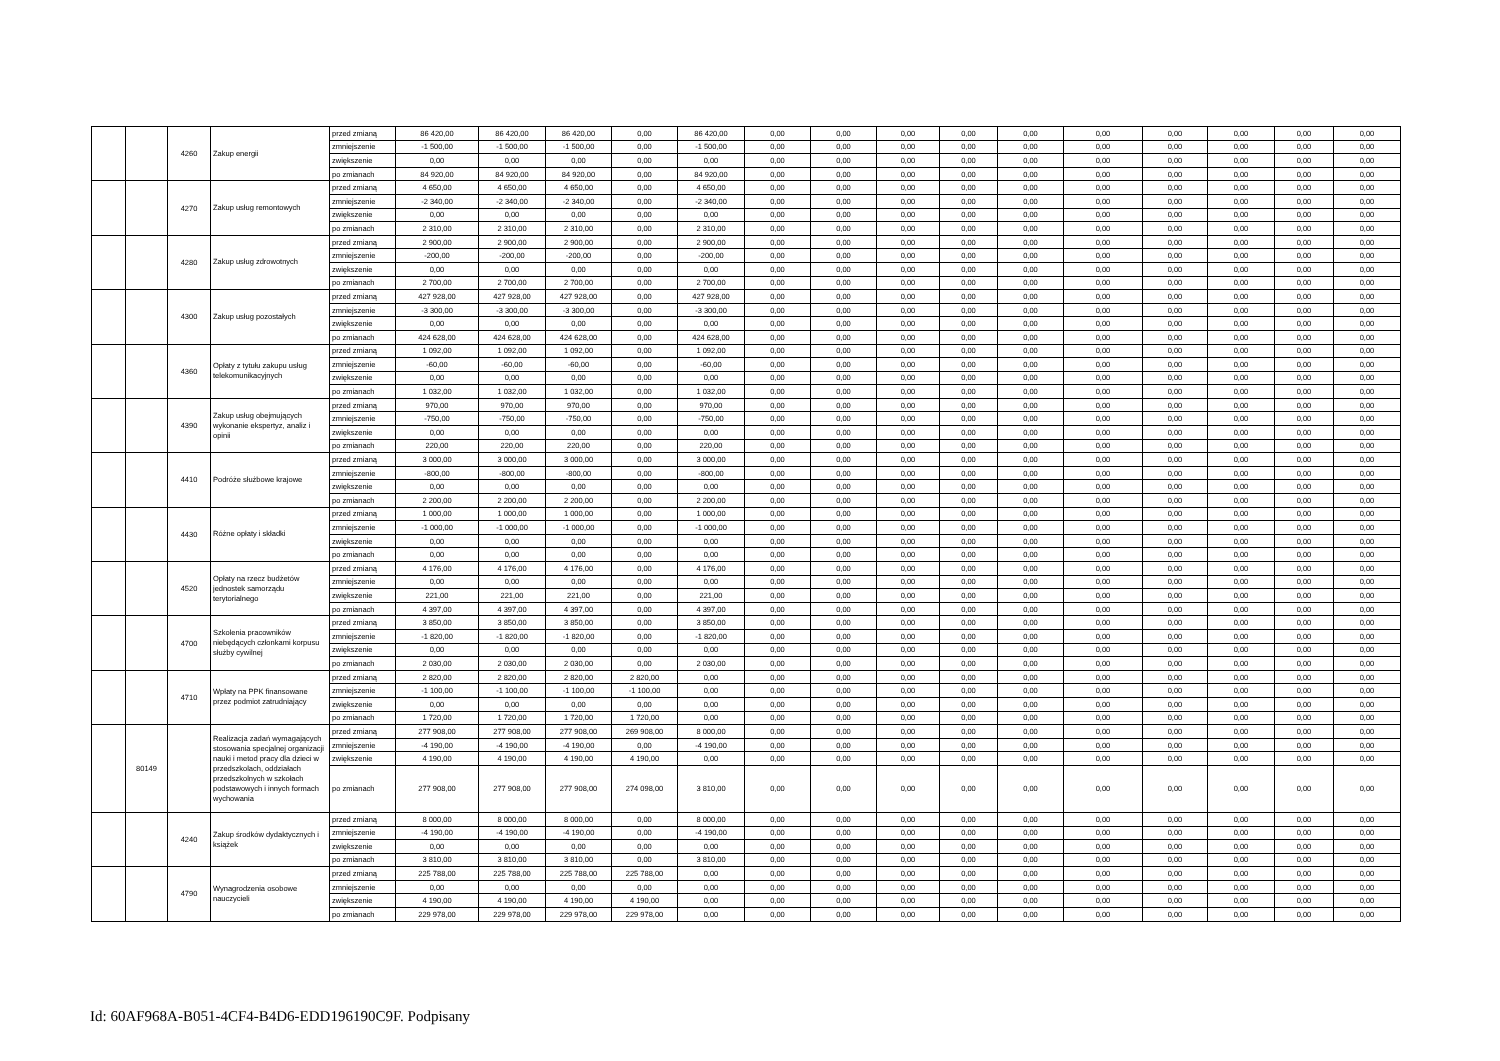| | | 4260 | Zakup energii | przed zmianą | 86 420,00 | 86 420,00 | 86 420,00 | 0,00 | 86 420,00 | 0,00 | 0,00 | 0,00 | 0,00 | 0,00 | 0,00 | 0,00 | 0,00 | 0,00 | 0,00 |
| | | | | zmniejszenie | -1 500,00 | -1 500,00 | -1 500,00 | 0,00 | -1 500,00 | 0,00 | 0,00 | 0,00 | 0,00 | 0,00 | 0,00 | 0,00 | 0,00 | 0,00 | 0,00 |
| | | | | zwiększenie | 0,00 | 0,00 | 0,00 | 0,00 | 0,00 | 0,00 | 0,00 | 0,00 | 0,00 | 0,00 | 0,00 | 0,00 | 0,00 | 0,00 | 0,00 |
| | | | | po zmianach | 84 920,00 | 84 920,00 | 84 920,00 | 0,00 | 84 920,00 | 0,00 | 0,00 | 0,00 | 0,00 | 0,00 | 0,00 | 0,00 | 0,00 | 0,00 | 0,00 |
| | | 4270 | Zakup usług remontowych | przed zmianą | 4 650,00 | 4 650,00 | 4 650,00 | 0,00 | 4 650,00 | 0,00 | 0,00 | 0,00 | 0,00 | 0,00 | 0,00 | 0,00 | 0,00 | 0,00 | 0,00 |
| | | | | zmniejszenie | -2 340,00 | -2 340,00 | -2 340,00 | 0,00 | -2 340,00 | 0,00 | 0,00 | 0,00 | 0,00 | 0,00 | 0,00 | 0,00 | 0,00 | 0,00 | 0,00 |
| | | | | zwiększenie | 0,00 | 0,00 | 0,00 | 0,00 | 0,00 | 0,00 | 0,00 | 0,00 | 0,00 | 0,00 | 0,00 | 0,00 | 0,00 | 0,00 | 0,00 |
| | | | | po zmianach | 2 310,00 | 2 310,00 | 2 310,00 | 0,00 | 2 310,00 | 0,00 | 0,00 | 0,00 | 0,00 | 0,00 | 0,00 | 0,00 | 0,00 | 0,00 | 0,00 |
| | | 4280 | Zakup usług zdrowotnych | przed zmianą | 2 900,00 | 2 900,00 | 2 900,00 | 0,00 | 2 900,00 | 0,00 | 0,00 | 0,00 | 0,00 | 0,00 | 0,00 | 0,00 | 0,00 | 0,00 | 0,00 |
| | | | | zmniejszenie | -200,00 | -200,00 | -200,00 | 0,00 | -200,00 | 0,00 | 0,00 | 0,00 | 0,00 | 0,00 | 0,00 | 0,00 | 0,00 | 0,00 | 0,00 |
| | | | | zwiększenie | 0,00 | 0,00 | 0,00 | 0,00 | 0,00 | 0,00 | 0,00 | 0,00 | 0,00 | 0,00 | 0,00 | 0,00 | 0,00 | 0,00 | 0,00 |
| | | | | po zmianach | 2 700,00 | 2 700,00 | 2 700,00 | 0,00 | 2 700,00 | 0,00 | 0,00 | 0,00 | 0,00 | 0,00 | 0,00 | 0,00 | 0,00 | 0,00 | 0,00 |
| | | 4300 | Zakup usług pozostałych | przed zmianą | 427 928,00 | 427 928,00 | 427 928,00 | 0,00 | 427 928,00 | 0,00 | 0,00 | 0,00 | 0,00 | 0,00 | 0,00 | 0,00 | 0,00 | 0,00 | 0,00 |
| | | | | zmniejszenie | -3 300,00 | -3 300,00 | -3 300,00 | 0,00 | -3 300,00 | 0,00 | 0,00 | 0,00 | 0,00 | 0,00 | 0,00 | 0,00 | 0,00 | 0,00 | 0,00 |
| | | | | zwiększenie | 0,00 | 0,00 | 0,00 | 0,00 | 0,00 | 0,00 | 0,00 | 0,00 | 0,00 | 0,00 | 0,00 | 0,00 | 0,00 | 0,00 | 0,00 |
| | | | | po zmianach | 424 628,00 | 424 628,00 | 424 628,00 | 0,00 | 424 628,00 | 0,00 | 0,00 | 0,00 | 0,00 | 0,00 | 0,00 | 0,00 | 0,00 | 0,00 | 0,00 |
| | | 4360 | Opłaty z tytułu zakupu usług telekomunikacyjnych | przed zmianą | 1 092,00 | 1 092,00 | 1 092,00 | 0,00 | 1 092,00 | 0,00 | 0,00 | 0,00 | 0,00 | 0,00 | 0,00 | 0,00 | 0,00 | 0,00 | 0,00 |
| | | | | zmniejszenie | -60,00 | -60,00 | -60,00 | 0,00 | -60,00 | 0,00 | 0,00 | 0,00 | 0,00 | 0,00 | 0,00 | 0,00 | 0,00 | 0,00 | 0,00 |
| | | | | zwiększenie | 0,00 | 0,00 | 0,00 | 0,00 | 0,00 | 0,00 | 0,00 | 0,00 | 0,00 | 0,00 | 0,00 | 0,00 | 0,00 | 0,00 | 0,00 |
| | | | | po zmianach | 1 032,00 | 1 032,00 | 1 032,00 | 0,00 | 1 032,00 | 0,00 | 0,00 | 0,00 | 0,00 | 0,00 | 0,00 | 0,00 | 0,00 | 0,00 | 0,00 |
| | | 4390 | Zakup usług obejmujących wykonanie ekspertyz, analiz i opinii | przed zmianą | 970,00 | 970,00 | 970,00 | 0,00 | 970,00 | 0,00 | 0,00 | 0,00 | 0,00 | 0,00 | 0,00 | 0,00 | 0,00 | 0,00 | 0,00 |
| | | | | zmniejszenie | -750,00 | -750,00 | -750,00 | 0,00 | -750,00 | 0,00 | 0,00 | 0,00 | 0,00 | 0,00 | 0,00 | 0,00 | 0,00 | 0,00 | 0,00 |
| | | | | zwiększenie | 0,00 | 0,00 | 0,00 | 0,00 | 0,00 | 0,00 | 0,00 | 0,00 | 0,00 | 0,00 | 0,00 | 0,00 | 0,00 | 0,00 | 0,00 |
| | | | | po zmianach | 220,00 | 220,00 | 220,00 | 0,00 | 220,00 | 0,00 | 0,00 | 0,00 | 0,00 | 0,00 | 0,00 | 0,00 | 0,00 | 0,00 | 0,00 |
| | | 4410 | Podróże służbowe krajowe | przed zmianą | 3 000,00 | 3 000,00 | 3 000,00 | 0,00 | 3 000,00 | 0,00 | 0,00 | 0,00 | 0,00 | 0,00 | 0,00 | 0,00 | 0,00 | 0,00 | 0,00 |
| | | | | zmniejszenie | -800,00 | -800,00 | -800,00 | 0,00 | -800,00 | 0,00 | 0,00 | 0,00 | 0,00 | 0,00 | 0,00 | 0,00 | 0,00 | 0,00 | 0,00 |
| | | | | zwiększenie | 0,00 | 0,00 | 0,00 | 0,00 | 0,00 | 0,00 | 0,00 | 0,00 | 0,00 | 0,00 | 0,00 | 0,00 | 0,00 | 0,00 | 0,00 |
| | | | | po zmianach | 2 200,00 | 2 200,00 | 2 200,00 | 0,00 | 2 200,00 | 0,00 | 0,00 | 0,00 | 0,00 | 0,00 | 0,00 | 0,00 | 0,00 | 0,00 | 0,00 |
| | | 4430 | Różne opłaty i składki | przed zmianą | 1 000,00 | 1 000,00 | 1 000,00 | 0,00 | 1 000,00 | 0,00 | 0,00 | 0,00 | 0,00 | 0,00 | 0,00 | 0,00 | 0,00 | 0,00 | 0,00 |
| | | | | zmniejszenie | -1 000,00 | -1 000,00 | -1 000,00 | 0,00 | -1 000,00 | 0,00 | 0,00 | 0,00 | 0,00 | 0,00 | 0,00 | 0,00 | 0,00 | 0,00 | 0,00 |
| | | | | zwiększenie | 0,00 | 0,00 | 0,00 | 0,00 | 0,00 | 0,00 | 0,00 | 0,00 | 0,00 | 0,00 | 0,00 | 0,00 | 0,00 | 0,00 | 0,00 |
| | | | | po zmianach | 0,00 | 0,00 | 0,00 | 0,00 | 0,00 | 0,00 | 0,00 | 0,00 | 0,00 | 0,00 | 0,00 | 0,00 | 0,00 | 0,00 | 0,00 |
| | | 4520 | Opłaty na rzecz budżetów jednostek samorządu terytorialnego | przed zmianą | 4 176,00 | 4 176,00 | 4 176,00 | 0,00 | 4 176,00 | 0,00 | 0,00 | 0,00 | 0,00 | 0,00 | 0,00 | 0,00 | 0,00 | 0,00 | 0,00 |
| | | | | zmniejszenie | 0,00 | 0,00 | 0,00 | 0,00 | 0,00 | 0,00 | 0,00 | 0,00 | 0,00 | 0,00 | 0,00 | 0,00 | 0,00 | 0,00 | 0,00 |
| | | | | zwiększenie | 221,00 | 221,00 | 221,00 | 0,00 | 221,00 | 0,00 | 0,00 | 0,00 | 0,00 | 0,00 | 0,00 | 0,00 | 0,00 | 0,00 | 0,00 |
| | | | | po zmianach | 4 397,00 | 4 397,00 | 4 397,00 | 0,00 | 4 397,00 | 0,00 | 0,00 | 0,00 | 0,00 | 0,00 | 0,00 | 0,00 | 0,00 | 0,00 | 0,00 |
| | | 4700 | Szkolenia pracowników niebędących członkami korpusu służby cywilnej | przed zmianą | 3 850,00 | 3 850,00 | 3 850,00 | 0,00 | 3 850,00 | 0,00 | 0,00 | 0,00 | 0,00 | 0,00 | 0,00 | 0,00 | 0,00 | 0,00 | 0,00 |
| | | | | zmniejszenie | -1 820,00 | -1 820,00 | -1 820,00 | 0,00 | -1 820,00 | 0,00 | 0,00 | 0,00 | 0,00 | 0,00 | 0,00 | 0,00 | 0,00 | 0,00 | 0,00 |
| | | | | zwiększenie | 0,00 | 0,00 | 0,00 | 0,00 | 0,00 | 0,00 | 0,00 | 0,00 | 0,00 | 0,00 | 0,00 | 0,00 | 0,00 | 0,00 | 0,00 |
| | | | | po zmianach | 2 030,00 | 2 030,00 | 2 030,00 | 0,00 | 2 030,00 | 0,00 | 0,00 | 0,00 | 0,00 | 0,00 | 0,00 | 0,00 | 0,00 | 0,00 | 0,00 |
| | | 4710 | Wpłaty na PPK finansowane przez podmiot zatrudniający | przed zmianą | 2 820,00 | 2 820,00 | 2 820,00 | 2 820,00 | 0,00 | 0,00 | 0,00 | 0,00 | 0,00 | 0,00 | 0,00 | 0,00 | 0,00 | 0,00 | 0,00 |
| | | | | zmniejszenie | -1 100,00 | -1 100,00 | -1 100,00 | -1 100,00 | 0,00 | 0,00 | 0,00 | 0,00 | 0,00 | 0,00 | 0,00 | 0,00 | 0,00 | 0,00 | 0,00 |
| | | | | zwiększenie | 0,00 | 0,00 | 0,00 | 0,00 | 0,00 | 0,00 | 0,00 | 0,00 | 0,00 | 0,00 | 0,00 | 0,00 | 0,00 | 0,00 | 0,00 |
| | | | | po zmianach | 1 720,00 | 1 720,00 | 1 720,00 | 1 720,00 | 0,00 | 0,00 | 0,00 | 0,00 | 0,00 | 0,00 | 0,00 | 0,00 | 0,00 | 0,00 | 0,00 |
| | 80149 | | Realizacja zadań wymagających stosowania specjalnej organizacji nauki i metod pracy dla dzieci w przedszkolach, oddziałach przedszkolnych w szkołach podstawowych i innych formach wychowania | przed zmianą | 277 908,00 | 277 908,00 | 277 908,00 | 269 908,00 | 8 000,00 | 0,00 | 0,00 | 0,00 | 0,00 | 0,00 | 0,00 | 0,00 | 0,00 | 0,00 | 0,00 |
| | | | | zmniejszenie | -4 190,00 | -4 190,00 | -4 190,00 | 0,00 | -4 190,00 | 0,00 | 0,00 | 0,00 | 0,00 | 0,00 | 0,00 | 0,00 | 0,00 | 0,00 | 0,00 |
| | | | | zwiększenie | 4 190,00 | 4 190,00 | 4 190,00 | 4 190,00 | 0,00 | 0,00 | 0,00 | 0,00 | 0,00 | 0,00 | 0,00 | 0,00 | 0,00 | 0,00 | 0,00 |
| | | | | po zmianach | 277 908,00 | 277 908,00 | 277 908,00 | 274 098,00 | 3 810,00 | 0,00 | 0,00 | 0,00 | 0,00 | 0,00 | 0,00 | 0,00 | 0,00 | 0,00 | 0,00 |
| | | 4240 | Zakup środków dydaktycznych i książek | przed zmianą | 8 000,00 | 8 000,00 | 8 000,00 | 0,00 | 8 000,00 | 0,00 | 0,00 | 0,00 | 0,00 | 0,00 | 0,00 | 0,00 | 0,00 | 0,00 | 0,00 |
| | | | | zmniejszenie | -4 190,00 | -4 190,00 | -4 190,00 | 0,00 | -4 190,00 | 0,00 | 0,00 | 0,00 | 0,00 | 0,00 | 0,00 | 0,00 | 0,00 | 0,00 | 0,00 |
| | | | | zwiększenie | 0,00 | 0,00 | 0,00 | 0,00 | 0,00 | 0,00 | 0,00 | 0,00 | 0,00 | 0,00 | 0,00 | 0,00 | 0,00 | 0,00 | 0,00 |
| | | | | po zmianach | 3 810,00 | 3 810,00 | 3 810,00 | 0,00 | 3 810,00 | 0,00 | 0,00 | 0,00 | 0,00 | 0,00 | 0,00 | 0,00 | 0,00 | 0,00 | 0,00 |
| | | 4790 | Wynagrodzenia osobowe nauczycieli | przed zmianą | 225 788,00 | 225 788,00 | 225 788,00 | 225 788,00 | 0,00 | 0,00 | 0,00 | 0,00 | 0,00 | 0,00 | 0,00 | 0,00 | 0,00 | 0,00 | 0,00 |
| | | | | zmniejszenie | 0,00 | 0,00 | 0,00 | 0,00 | 0,00 | 0,00 | 0,00 | 0,00 | 0,00 | 0,00 | 0,00 | 0,00 | 0,00 | 0,00 | 0,00 |
| | | | | zwiększenie | 4 190,00 | 4 190,00 | 4 190,00 | 4 190,00 | 0,00 | 0,00 | 0,00 | 0,00 | 0,00 | 0,00 | 0,00 | 0,00 | 0,00 | 0,00 | 0,00 |
| | | | | po zmianach | 229 978,00 | 229 978,00 | 229 978,00 | 229 978,00 | 0,00 | 0,00 | 0,00 | 0,00 | 0,00 | 0,00 | 0,00 | 0,00 | 0,00 | 0,00 | 0,00 |
Id: 60AF968A-B051-4CF4-B4D6-EDD196190C9F. Podpisany